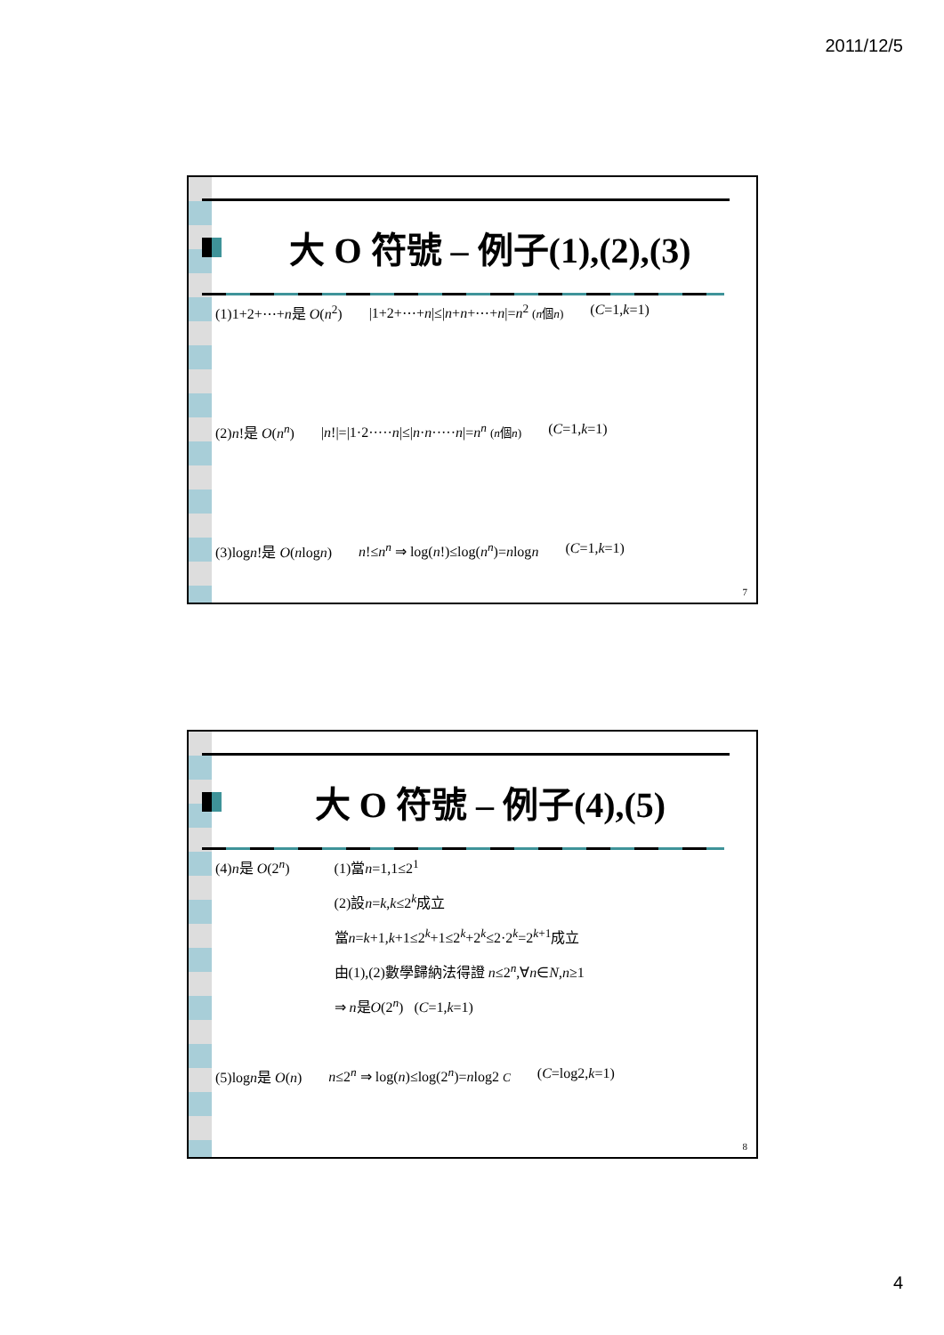2011/12/5
大 O 符號 – 例子(1),(2),(3)
(1)1+2+⋯+n是 O(n<sup>2</sup>) |1+2+⋯+n|≤|n+n+⋯+n|=n<sup>2</sup> (n個n) (C=1,k=1)
(2)n!是 O(n<sup>n</sup>) |n!|=|1·2·····n|≤|n·n·····n|=n<sup>n</sup> (n個n) (C=1,k=1)
(3)logn!是 O(nlogn) n!≤n<sup>n</sup> ⇒ log(n!)≤log(n<sup>n</sup>)=nlogn (C=1,k=1)
7
大 O 符號 – 例子(4),(5)
(4)n是 O(2<sup>n</sup>) (1)當n=1,1≤2<sup>1</sup>
(2)設n=k,k≤2<sup>k</sup>成立
當n=k+1,k+1≤2<sup>k</sup>+1≤2<sup>k</sup>+2<sup>k</sup>≤2·2<sup>k</sup>=2<sup>k+1</sup>成立
由(1),(2)數學歸納法得證 n≤2<sup>n</sup>,∀n∈N,n≥1
⇒ n是O(2<sup>n</sup>) (C=1,k=1)
(5)logn是 O(n) n≤2<sup>n</sup> ⇒ log(n)≤log(2<sup>n</sup>)=nlog2 C (C=log2,k=1)
8
4